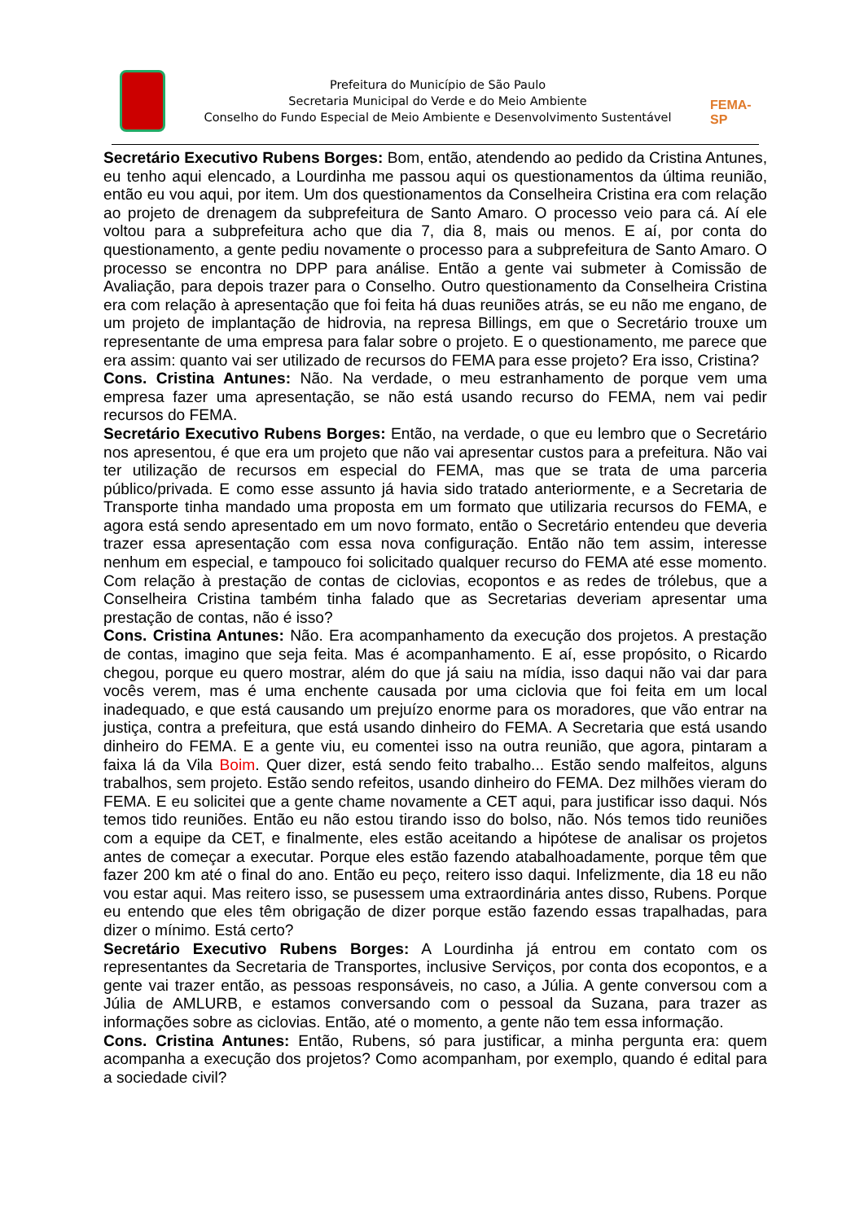Prefeitura do Município de São Paulo
Secretaria Municipal do Verde e do Meio Ambiente
Conselho do Fundo Especial de Meio Ambiente e Desenvolvimento Sustentável
FEMA-SP
Secretário Executivo Rubens Borges: Bom, então, atendendo ao pedido da Cristina Antunes, eu tenho aqui elencado, a Lourdinha me passou aqui os questionamentos da última reunião, então eu vou aqui, por item. Um dos questionamentos da Conselheira Cristina era com relação ao projeto de drenagem da subprefeitura de Santo Amaro. O processo veio para cá. Aí ele voltou para a subprefeitura acho que dia 7, dia 8, mais ou menos. E aí, por conta do questionamento, a gente pediu novamente o processo para a subprefeitura de Santo Amaro. O processo se encontra no DPP para análise. Então a gente vai submeter à Comissão de Avaliação, para depois trazer para o Conselho. Outro questionamento da Conselheira Cristina era com relação à apresentação que foi feita há duas reuniões atrás, se eu não me engano, de um projeto de implantação de hidrovia, na represa Billings, em que o Secretário trouxe um representante de uma empresa para falar sobre o projeto. E o questionamento, me parece que era assim: quanto vai ser utilizado de recursos do FEMA para esse projeto? Era isso, Cristina?
Cons. Cristina Antunes: Não. Na verdade, o meu estranhamento de porque vem uma empresa fazer uma apresentação, se não está usando recurso do FEMA, nem vai pedir recursos do FEMA.
Secretário Executivo Rubens Borges: Então, na verdade, o que eu lembro que o Secretário nos apresentou, é que era um projeto que não vai apresentar custos para a prefeitura. Não vai ter utilização de recursos em especial do FEMA, mas que se trata de uma parceria público/privada. E como esse assunto já havia sido tratado anteriormente, e a Secretaria de Transporte tinha mandado uma proposta em um formato que utilizaria recursos do FEMA, e agora está sendo apresentado em um novo formato, então o Secretário entendeu que deveria trazer essa apresentação com essa nova configuração. Então não tem assim, interesse nenhum em especial, e tampouco foi solicitado qualquer recurso do FEMA até esse momento. Com relação à prestação de contas de ciclovias, ecopontos e as redes de trólebus, que a Conselheira Cristina também tinha falado que as Secretarias deveriam apresentar uma prestação de contas, não é isso?
Cons. Cristina Antunes: Não. Era acompanhamento da execução dos projetos. A prestação de contas, imagino que seja feita. Mas é acompanhamento. E aí, esse propósito, o Ricardo chegou, porque eu quero mostrar, além do que já saiu na mídia, isso daqui não vai dar para vocês verem, mas é uma enchente causada por uma ciclovia que foi feita em um local inadequado, e que está causando um prejuízo enorme para os moradores, que vão entrar na justiça, contra a prefeitura, que está usando dinheiro do FEMA. A Secretaria que está usando dinheiro do FEMA. E a gente viu, eu comentei isso na outra reunião, que agora, pintaram a faixa lá da Vila Boim. Quer dizer, está sendo feito trabalho... Estão sendo malfeitos, alguns trabalhos, sem projeto. Estão sendo refeitos, usando dinheiro do FEMA. Dez milhões vieram do FEMA. E eu solicitei que a gente chame novamente a CET aqui, para justificar isso daqui. Nós temos tido reuniões. Então eu não estou tirando isso do bolso, não. Nós temos tido reuniões com a equipe da CET, e finalmente, eles estão aceitando a hipótese de analisar os projetos antes de começar a executar. Porque eles estão fazendo atabalhoadamente, porque têm que fazer 200 km até o final do ano. Então eu peço, reitero isso daqui. Infelizmente, dia 18 eu não vou estar aqui. Mas reitero isso, se pusessem uma extraordinária antes disso, Rubens. Porque eu entendo que eles têm obrigação de dizer porque estão fazendo essas trapalhadas, para dizer o mínimo. Está certo?
Secretário Executivo Rubens Borges: A Lourdinha já entrou em contato com os representantes da Secretaria de Transportes, inclusive Serviços, por conta dos ecopontos, e a gente vai trazer então, as pessoas responsáveis, no caso, a Júlia. A gente conversou com a Júlia de AMLURB, e estamos conversando com o pessoal da Suzana, para trazer as informações sobre as ciclovias. Então, até o momento, a gente não tem essa informação.
Cons. Cristina Antunes: Então, Rubens, só para justificar, a minha pergunta era: quem acompanha a execução dos projetos? Como acompanham, por exemplo, quando é edital para a sociedade civil?